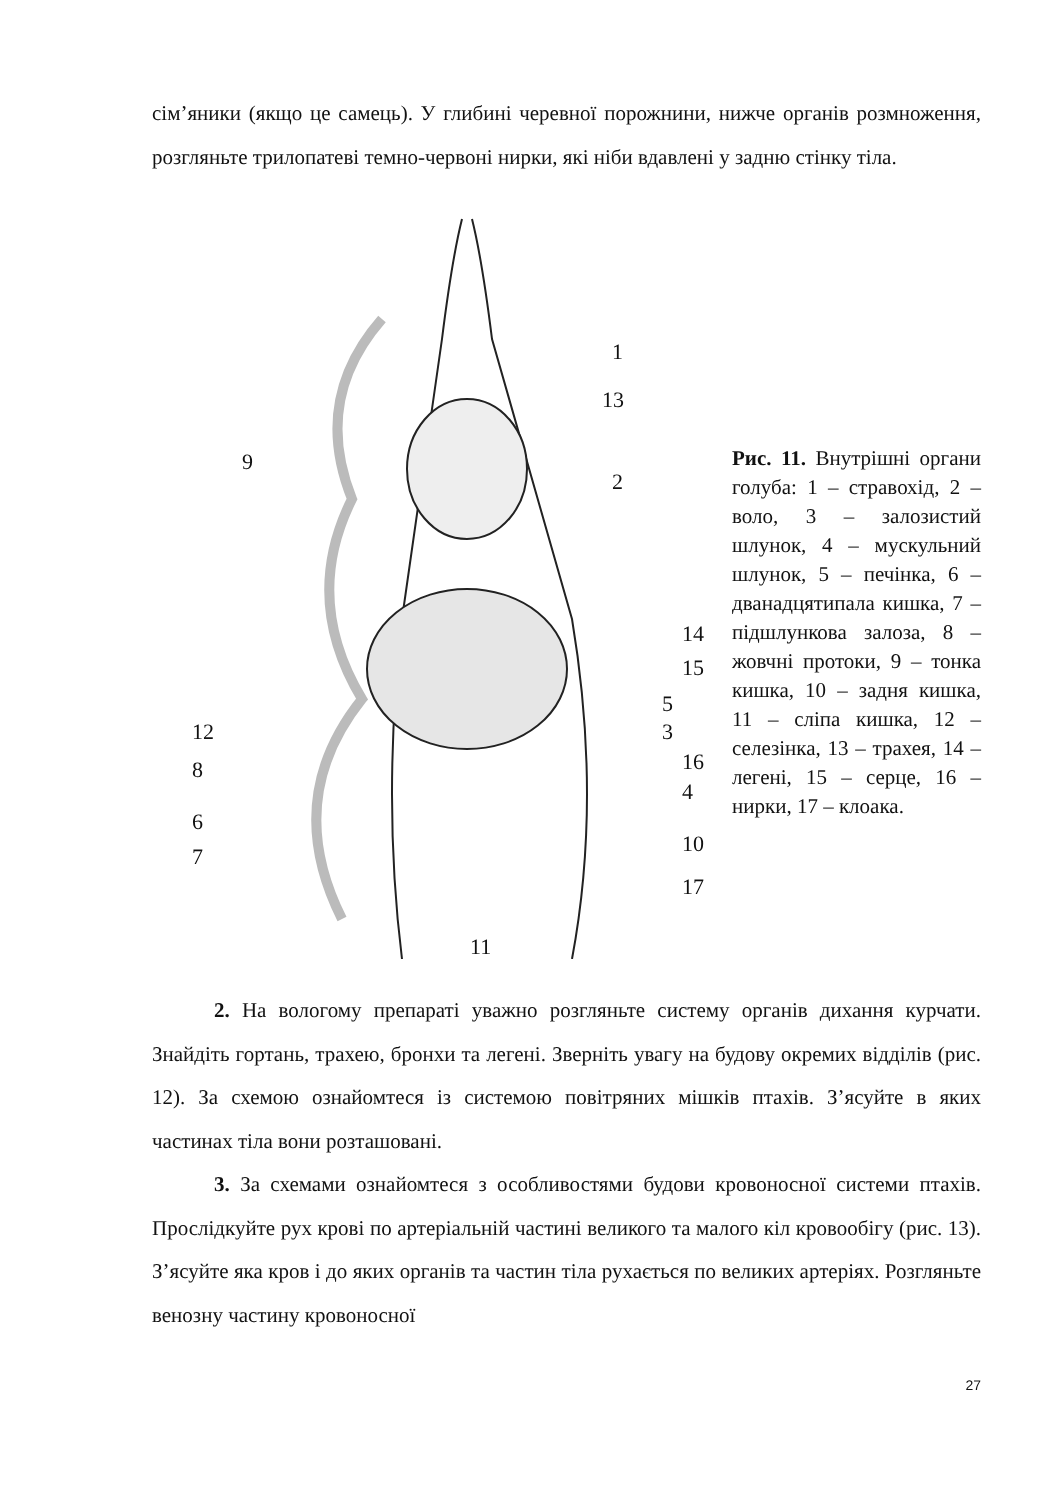сім’яники (якщо це самець). У глибині черевної порожнини, нижче органів розмноження, розгляньте трилопатеві темно-червоні нирки, які ніби вдавлені у задню стінку тіла.
1
13
2
9
14
.
15
5
12
3
8
16
4
6
10
7
17
11
Рис. 11. Внутрішні органи голуба: 1 – стравохід, 2 – воло, 3 – залозистий шлунок, 4 – мускульний шлунок, 5 – печінка, 6 – дванадцятипала кишка, 7 – підшлункова залоза, 8 – жовчні протоки, 9 – тонка кишка, 10 – задня кишка, 11 – сліпа кишка, 12 – селезінка, 13 – трахея, 14 – легені, 15 – серце, 16 – нирки, 17 – клоака.
2. На вологому препараті уважно розгляньте систему органів дихання курчати. Знайдіть гортань, трахею, бронхи та легені. Зверніть увагу на будову окремих відділів (рис. 12). За схемою ознайомтеся із системою повітряних мішків птахів. З’ясуйте в яких частинах тіла вони розташовані.
3. За схемами ознайомтеся з особливостями будови кровоносної системи птахів. Прослідкуйте рух крові по артеріальній частині великого та малого кіл кровообігу (рис. 13). З’ясуйте яка кров і до яких органів та частин тіла рухається по великих артеріях. Розгляньте венозну частину кровоносної
27